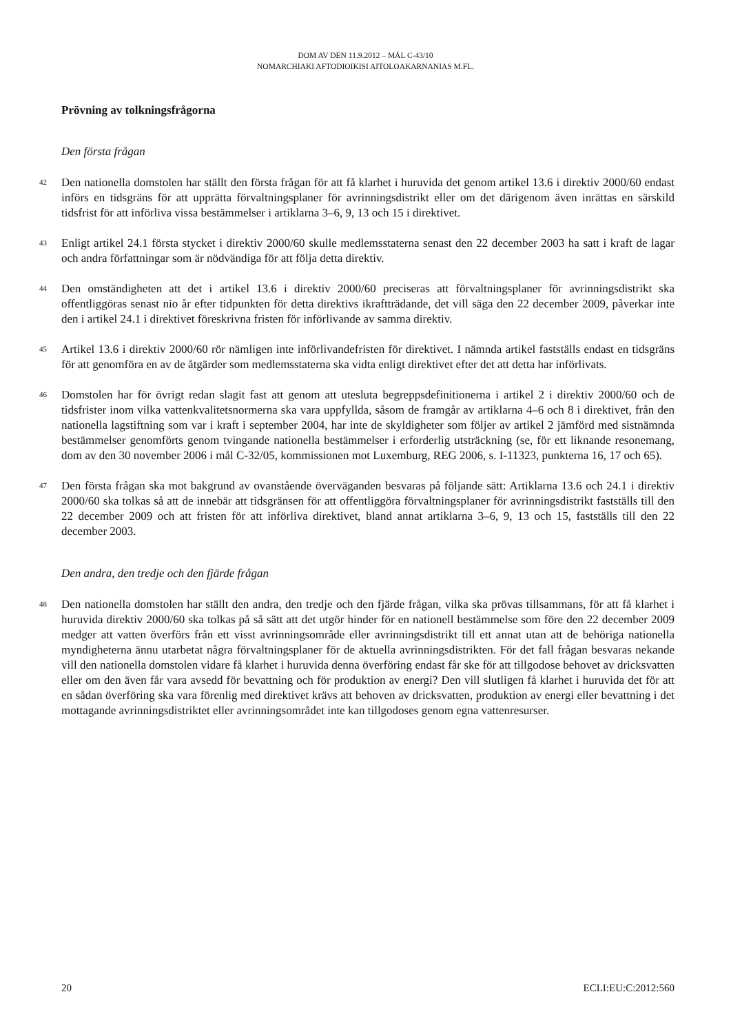DOM AV DEN 11.9.2012 – MÅL C-43/10
NOMARCHIAKI AFTODIOIKISI AITOLOAKARNANIAS M.FL.
Prövning av tolkningsfrågorna
Den första frågan
42
Den nationella domstolen har ställt den första frågan för att få klarhet i huruvida det genom artikel 13.6 i direktiv 2000/60 endast införs en tidsgräns för att upprätta förvaltningsplaner för avrinningsdistrikt eller om det därigenom även inrättas en särskild tidsfrist för att införliva vissa bestämmelser i artiklarna 3–6, 9, 13 och 15 i direktivet.
43
Enligt artikel 24.1 första stycket i direktiv 2000/60 skulle medlemsstaterna senast den 22 december 2003 ha satt i kraft de lagar och andra författningar som är nödvändiga för att följa detta direktiv.
44
Den omständigheten att det i artikel 13.6 i direktiv 2000/60 preciseras att förvaltningsplaner för avrinningsdistrikt ska offentliggöras senast nio år efter tidpunkten för detta direktivs ikraftträdande, det vill säga den 22 december 2009, påverkar inte den i artikel 24.1 i direktivet föreskrivna fristen för införlivande av samma direktiv.
45
Artikel 13.6 i direktiv 2000/60 rör nämligen inte införlivandefristen för direktivet. I nämnda artikel fastställs endast en tidsgräns för att genomföra en av de åtgärder som medlemsstaterna ska vidta enligt direktivet efter det att detta har införlivats.
46
Domstolen har för övrigt redan slagit fast att genom att utesluta begreppsdefinitionerna i artikel 2 i direktiv 2000/60 och de tidsfrister inom vilka vattenkvalitetsnormerna ska vara uppfyllda, såsom de framgår av artiklarna 4–6 och 8 i direktivet, från den nationella lagstiftning som var i kraft i september 2004, har inte de skyldigheter som följer av artikel 2 jämförd med sistnämnda bestämmelser genomförts genom tvingande nationella bestämmelser i erforderlig utsträckning (se, för ett liknande resonemang, dom av den 30 november 2006 i mål C-32/05, kommissionen mot Luxemburg, REG 2006, s. I-11323, punkterna 16, 17 och 65).
47
Den första frågan ska mot bakgrund av ovanstående överväganden besvaras på följande sätt: Artiklarna 13.6 och 24.1 i direktiv 2000/60 ska tolkas så att de innebär att tidsgränsen för att offentliggöra förvaltningsplaner för avrinningsdistrikt fastställs till den 22 december 2009 och att fristen för att införliva direktivet, bland annat artiklarna 3–6, 9, 13 och 15, fastställs till den 22 december 2003.
Den andra, den tredje och den fjärde frågan
48
Den nationella domstolen har ställt den andra, den tredje och den fjärde frågan, vilka ska prövas tillsammans, för att få klarhet i huruvida direktiv 2000/60 ska tolkas på så sätt att det utgör hinder för en nationell bestämmelse som före den 22 december 2009 medger att vatten överförs från ett visst avrinningsområde eller avrinningsdistrikt till ett annat utan att de behöriga nationella myndigheterna ännu utarbetat några förvaltningsplaner för de aktuella avrinningsdistrikten. För det fall frågan besvaras nekande vill den nationella domstolen vidare få klarhet i huruvida denna överföring endast får ske för att tillgodose behovet av dricksvatten eller om den även får vara avsedd för bevattning och för produktion av energi? Den vill slutligen få klarhet i huruvida det för att en sådan överföring ska vara förenlig med direktivet krävs att behoven av dricksvatten, produktion av energi eller bevattning i det mottagande avrinningsdistriktet eller avrinningsområdet inte kan tillgodoses genom egna vattenresurser.
20 ECLI:EU:C:2012:560